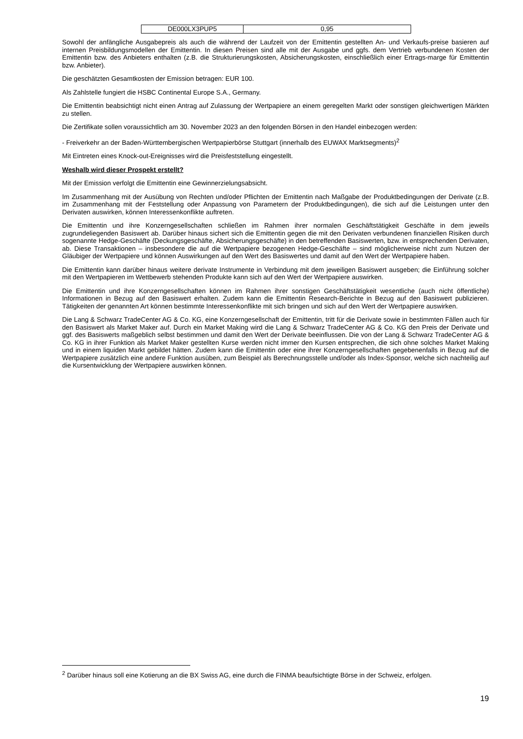| DE000LX3PUP5 | 0,95 |
Sowohl der anfängliche Ausgabepreis als auch die während der Laufzeit von der Emittentin gestellten An- und Verkaufs-preise basieren auf internen Preisbildungsmodellen der Emittentin. In diesen Preisen sind alle mit der Ausgabe und ggfs. dem Vertrieb verbundenen Kosten der Emittentin bzw. des Anbieters enthalten (z.B. die Strukturierungskosten, Absicherungskosten, einschließlich einer Ertrags-marge für Emittentin bzw. Anbieter).
Die geschätzten Gesamtkosten der Emission betragen: EUR 100.
Als Zahlstelle fungiert die HSBC Continental Europe S.A., Germany.
Die Emittentin beabsichtigt nicht einen Antrag auf Zulassung der Wertpapiere an einem geregelten Markt oder sonstigen gleichwertigen Märkten zu stellen.
Die Zertifikate sollen voraussichtlich am 30. November 2023 an den folgenden Börsen in den Handel einbezogen werden:
- Freiverkehr an der Baden-Württembergischen Wertpapierbörse Stuttgart (innerhalb des EUWAX Marktsegments)<sup>2</sup>
Mit Eintreten eines Knock-out-Ereignisses wird die Preisfeststellung eingestellt.
Weshalb wird dieser Prospekt erstellt?
Mit der Emission verfolgt die Emittentin eine Gewinnerzielungsabsicht.
Im Zusammenhang mit der Ausübung von Rechten und/oder Pflichten der Emittentin nach Maßgabe der Produktbedingungen der Derivate (z.B. im Zusammenhang mit der Feststellung oder Anpassung von Parametern der Produktbedingungen), die sich auf die Leistungen unter den Derivaten auswirken, können Interessenkonflikte auftreten.
Die Emittentin und ihre Konzerngesellschaften schließen im Rahmen ihrer normalen Geschäftstätigkeit Geschäfte in dem jeweils zugrundeliegenden Basiswert ab. Darüber hinaus sichert sich die Emittentin gegen die mit den Derivaten verbundenen finanziellen Risiken durch sogenannte Hedge-Geschäfte (Deckungsgeschäfte, Absicherungsgeschäfte) in den betreffenden Basiswerten, bzw. in entsprechenden Derivaten, ab. Diese Transaktionen – insbesondere die auf die Wertpapiere bezogenen Hedge-Geschäfte – sind möglicherweise nicht zum Nutzen der Gläubiger der Wertpapiere und können Auswirkungen auf den Wert des Basiswertes und damit auf den Wert der Wertpapiere haben.
Die Emittentin kann darüber hinaus weitere derivate Instrumente in Verbindung mit dem jeweiligen Basiswert ausgeben; die Einführung solcher mit den Wertpapieren im Wettbewerb stehenden Produkte kann sich auf den Wert der Wertpapiere auswirken.
Die Emittentin und ihre Konzerngesellschaften können im Rahmen ihrer sonstigen Geschäftstätigkeit wesentliche (auch nicht öffentliche) Informationen in Bezug auf den Basiswert erhalten. Zudem kann die Emittentin Research-Berichte in Bezug auf den Basiswert publizieren. Tätigkeiten der genannten Art können bestimmte Interessenkonflikte mit sich bringen und sich auf den Wert der Wertpapiere auswirken.
Die Lang & Schwarz TradeCenter AG & Co. KG, eine Konzerngesellschaft der Emittentin, tritt für die Derivate sowie in bestimmten Fällen auch für den Basiswert als Market Maker auf. Durch ein Market Making wird die Lang & Schwarz TradeCenter AG & Co. KG den Preis der Derivate und ggf. des Basiswerts maßgeblich selbst bestimmen und damit den Wert der Derivate beeinflussen. Die von der Lang & Schwarz TradeCenter AG & Co. KG in ihrer Funktion als Market Maker gestellten Kurse werden nicht immer den Kursen entsprechen, die sich ohne solches Market Making und in einem liquiden Markt gebildet hätten. Zudem kann die Emittentin oder eine ihrer Konzerngesellschaften gegebenenfalls in Bezug auf die Wertpapiere zusätzlich eine andere Funktion ausüben, zum Beispiel als Berechnungsstelle und/oder als Index-Sponsor, welche sich nachteilig auf die Kursentwicklung der Wertpapiere auswirken können.
<sup>2</sup> Darüber hinaus soll eine Kotierung an die BX Swiss AG, eine durch die FINMA beaufsichtigte Börse in der Schweiz, erfolgen.
19